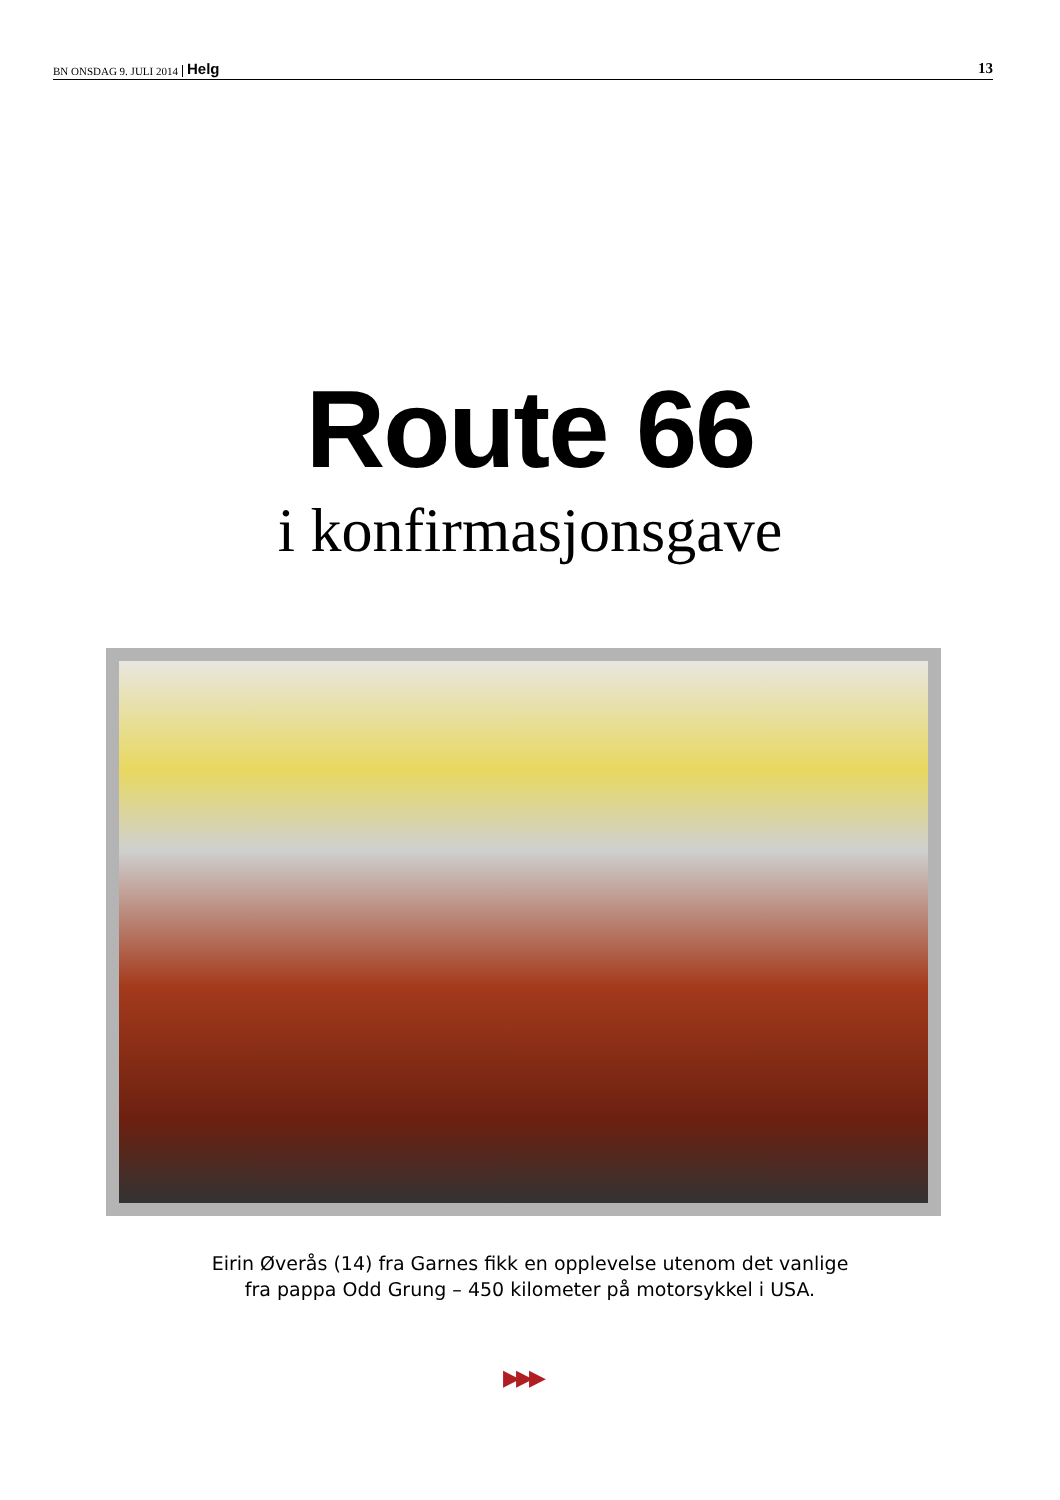BN ONSDAG 9. JULI 2014 Helg 13
Route 66
i konfirmasjonsgave
Eirin Øverås (14) fra Garnes fikk en opplevelse utenom det vanlige
fra pappa Odd Grung – 450 kilometer på motorsykkel i USA.
▶▶▶